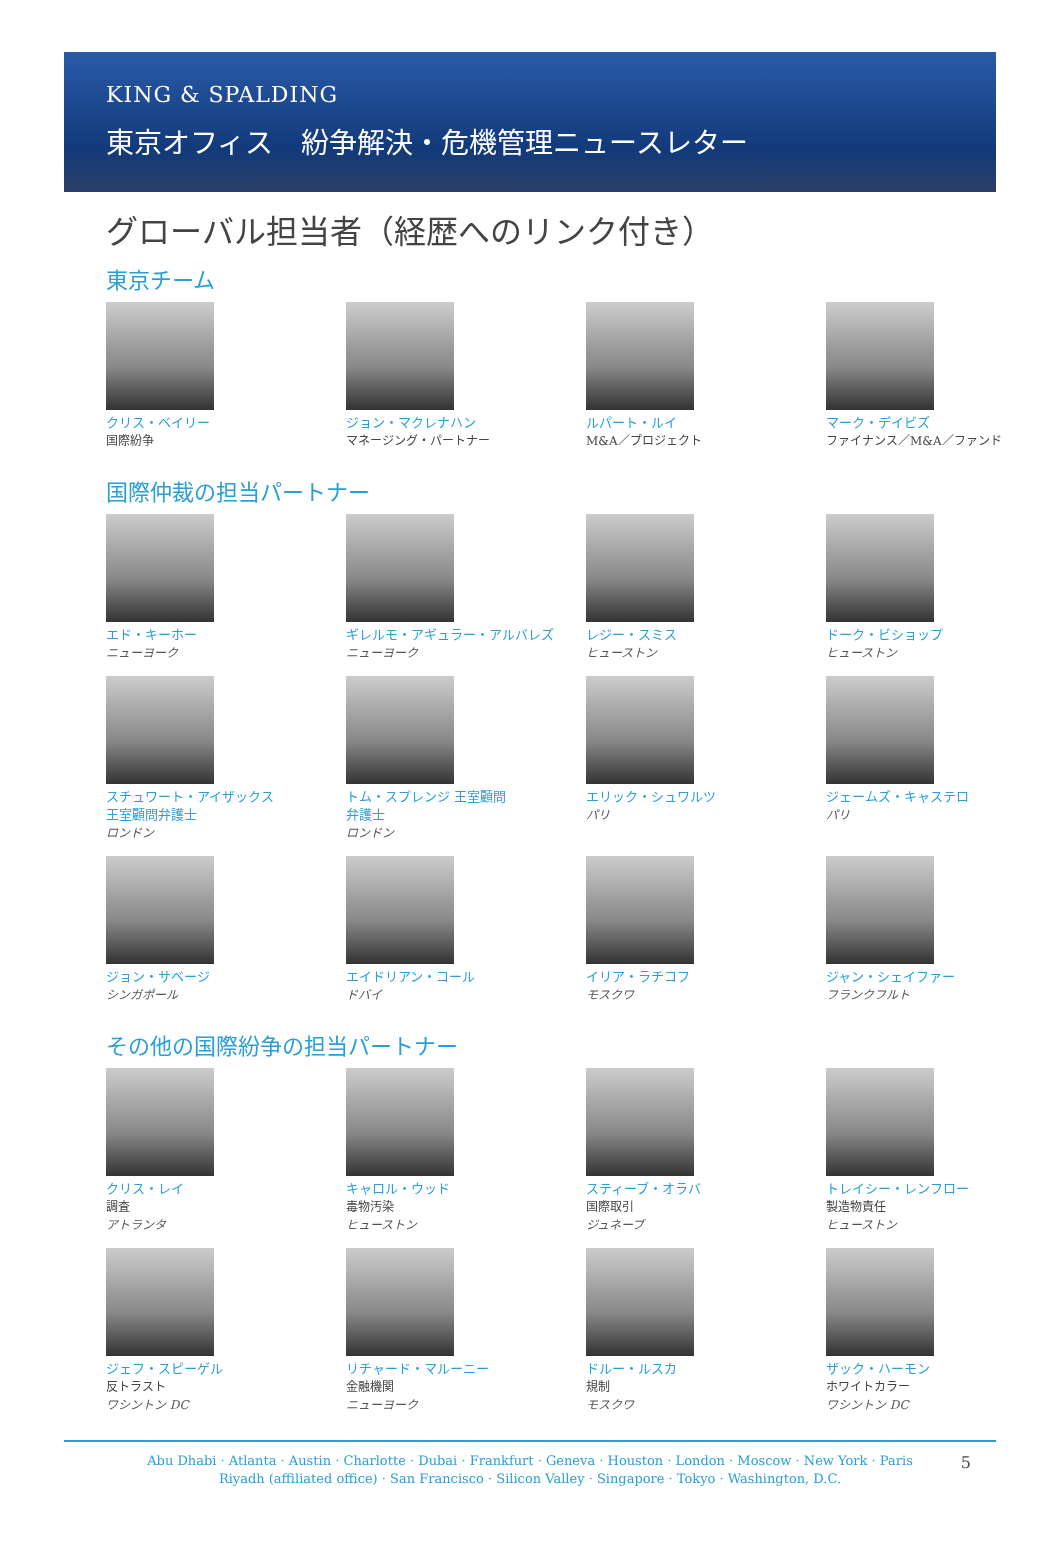KING & SPALDING
東京オフィス　紛争解決・危機管理ニュースレター
グローバル担当者（経歴へのリンク付き）
東京チーム
クリス・ベイリー
国際紛争
ジョン・マクレナハン
マネージング・パートナー
ルパート・ルイ
M&A／プロジェクト
マーク・デイビズ
ファイナンス／M&A／ファンド
国際仲裁の担当パートナー
エド・キーホー
ニューヨーク
ギレルモ・アギュラー・アルバレズ
ニューヨーク
レジー・スミス
ヒューストン
ドーク・ビショップ
ヒューストン
スチュワート・アイザックス
王室顧問弁護士
ロンドン
トム・スプレンジ 王室顧問
弁護士
ロンドン
エリック・シュワルツ
パリ
ジェームズ・キャステロ
パリ
ジョン・サベージ
シンガポール
エイドリアン・コール
ドバイ
イリア・ラチコフ
モスクワ
ジャン・シェイファー
フランクフルト
その他の国際紛争の担当パートナー
クリス・レイ
調査
アトランタ
キャロル・ウッド
毒物汚染
ヒューストン
スティーブ・オラバ
国際取引
ジュネーブ
トレイシー・レンフロー
製造物責任
ヒューストン
ジェフ・スピーゲル
反トラスト
ワシントン DC
リチャード・マルーニー
金融機関
ニューヨーク
ドルー・ルスカ
規制
モスクワ
ザック・ハーモン
ホワイトカラー
ワシントン DC
Abu Dhabi · Atlanta · Austin · Charlotte · Dubai · Frankfurt · Geneva · Houston · London · Moscow · New York · Paris
Riyadh (affiliated office) · San Francisco · Silicon Valley · Singapore · Tokyo · Washington, D.C.
5